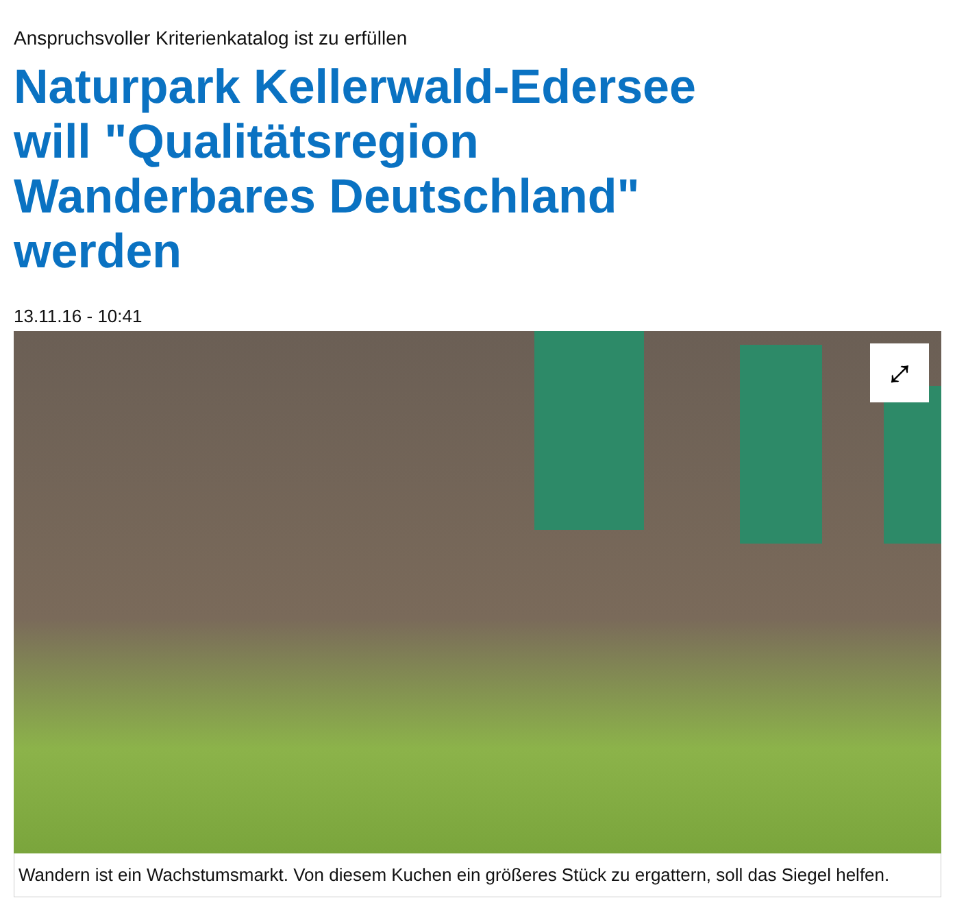Anspruchsvoller Kriterienkatalog ist zu erfüllen
Naturpark Kellerwald-Edersee will "Qualitätsregion Wanderbares Deutschland" werden
13.11.16 - 10:41
⤢
Wandern ist ein Wachstumsmarkt. Von diesem Kuchen ein größeres Stück zu ergattern, soll das Siegel helfen.